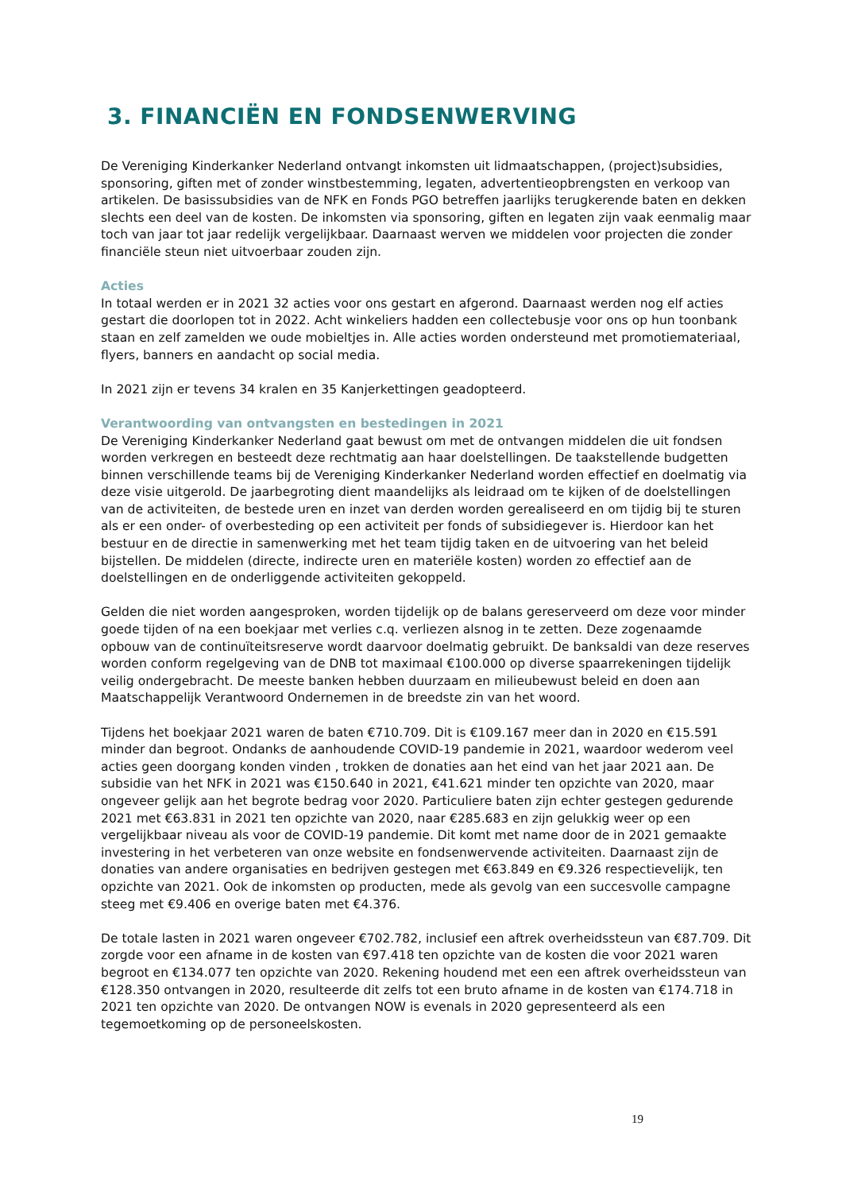3. FINANCIËN EN FONDSENWERVING
De Vereniging Kinderkanker Nederland ontvangt inkomsten uit lidmaatschappen, (project)subsidies, sponsoring, giften met of zonder winstbestemming, legaten, advertentieopbrengsten en verkoop van artikelen. De basissubsidies van de NFK en Fonds PGO betreffen jaarlijks terugkerende baten en dekken slechts een deel van de kosten. De inkomsten via sponsoring, giften en legaten zijn vaak eenmalig maar toch van jaar tot jaar redelijk vergelijkbaar. Daarnaast werven we middelen voor projecten die zonder financiële steun niet uitvoerbaar zouden zijn.
Acties
In totaal werden er in 2021 32 acties voor ons gestart en afgerond. Daarnaast werden nog elf acties gestart die doorlopen tot in 2022. Acht winkeliers hadden een collectebusje voor ons op hun toonbank staan en zelf zamelden we oude mobieltjes in. Alle acties worden ondersteund met promotiemateriaal, flyers, banners en aandacht op social media.
In 2021 zijn er tevens 34 kralen en 35 Kanjerkettingen geadopteerd.
Verantwoording van ontvangsten en bestedingen in 2021
De Vereniging Kinderkanker Nederland gaat bewust om met de ontvangen middelen die uit fondsen worden verkregen en besteedt deze rechtmatig aan haar doelstellingen. De taakstellende budgetten binnen verschillende teams bij de Vereniging Kinderkanker Nederland worden effectief en doelmatig via deze visie uitgerold. De jaarbegroting dient maandelijks als leidraad om te kijken of de doelstellingen van de activiteiten, de bestede uren en inzet van derden worden gerealiseerd en om tijdig bij te sturen als er een onder- of overbesteding op een activiteit per fonds of subsidiegever is. Hierdoor kan het bestuur en de directie in samenwerking met het team tijdig taken en de uitvoering van het beleid bijstellen. De middelen (directe, indirecte uren en materiële kosten) worden zo effectief aan de doelstellingen en de onderliggende activiteiten gekoppeld.
Gelden die niet worden aangesproken, worden tijdelijk op de balans gereserveerd om deze voor minder goede tijden of na een boekjaar met verlies c.q. verliezen alsnog in te zetten. Deze zogenaamde opbouw van de continuïteitsreserve wordt daarvoor doelmatig gebruikt. De banksaldi van deze reserves worden conform regelgeving van de DNB tot maximaal €100.000 op diverse spaarrekeningen tijdelijk veilig ondergebracht. De meeste banken hebben duurzaam en milieubewust beleid en doen aan Maatschappelijk Verantwoord Ondernemen in de breedste zin van het woord.
Tijdens het boekjaar 2021 waren de baten €710.709. Dit is €109.167 meer dan in 2020 en €15.591 minder dan begroot. Ondanks de aanhoudende COVID-19 pandemie in 2021, waardoor wederom veel acties geen doorgang konden vinden , trokken de donaties aan het eind van het jaar 2021 aan. De subsidie van het NFK in 2021 was €150.640 in 2021, €41.621 minder ten opzichte van 2020, maar ongeveer gelijk aan het begrote bedrag voor 2020. Particuliere baten zijn echter gestegen gedurende 2021 met €63.831 in 2021 ten opzichte van 2020, naar €285.683 en zijn gelukkig weer op een vergelijkbaar niveau als voor de COVID-19 pandemie. Dit komt met name door de in 2021 gemaakte investering in het verbeteren van onze website en fondsenwervende activiteiten. Daarnaast zijn de donaties van andere organisaties en bedrijven gestegen met €63.849 en €9.326 respectievelijk, ten opzichte van 2021. Ook de inkomsten op producten, mede als gevolg van een succesvolle campagne steeg met €9.406 en overige baten met €4.376.
De totale lasten in 2021 waren ongeveer €702.782, inclusief een aftrek overheidssteun van €87.709. Dit zorgde voor een afname in de kosten van €97.418 ten opzichte van de kosten die voor 2021 waren begroot en €134.077 ten opzichte van 2020. Rekening houdend met een een aftrek overheidssteun van €128.350 ontvangen in 2020, resulteerde dit zelfs tot een bruto afname in de kosten van €174.718 in 2021 ten opzichte van 2020. De ontvangen NOW is evenals in 2020 gepresenteerd als een tegemoetkoming op de personeelskosten.
19